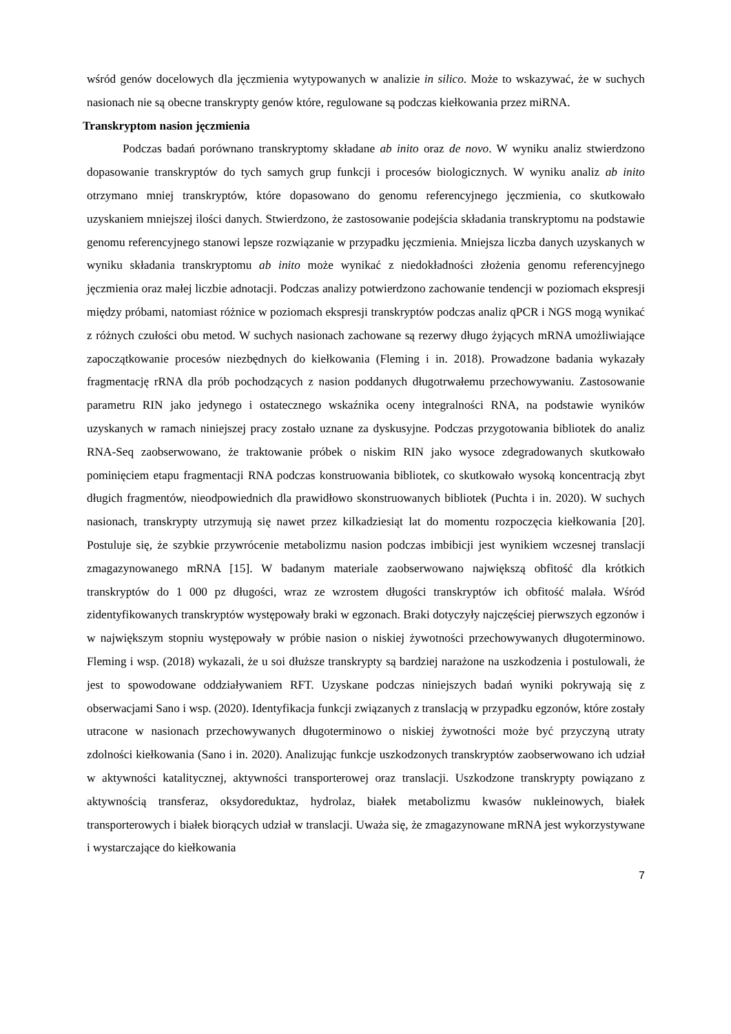wśród genów docelowych dla jęczmienia wytypowanych w analizie in silico. Może to wskazywać, że w suchych nasionach nie są obecne transkrypty genów które, regulowane są podczas kiełkowania przez miRNA.
Transkryptom nasion jęczmienia
Podczas badań porównano transkryptomy składane ab inito oraz de novo. W wyniku analiz stwierdzono dopasowanie transkryptów do tych samych grup funkcji i procesów biologicznych. W wyniku analiz ab inito otrzymano mniej transkryptów, które dopasowano do genomu referencyjnego jęczmienia, co skutkowało uzyskaniem mniejszej ilości danych. Stwierdzono, że zastosowanie podejścia składania transkryptomu na podstawie genomu referencyjnego stanowi lepsze rozwiązanie w przypadku jęczmienia. Mniejsza liczba danych uzyskanych w wyniku składania transkryptomu ab inito może wynikać z niedokładności złożenia genomu referencyjnego jęczmienia oraz małej liczbie adnotacji. Podczas analizy potwierdzono zachowanie tendencji w poziomach ekspresji między próbami, natomiast różnice w poziomach ekspresji transkryptów podczas analiz qPCR i NGS mogą wynikać z różnych czułości obu metod. W suchych nasionach zachowane są rezerwy długo żyjących mRNA umożliwiające zapoczątkowanie procesów niezbędnych do kiełkowania (Fleming i in. 2018). Prowadzone badania wykazały fragmentację rRNA dla prób pochodzących z nasion poddanych długotrwałemu przechowywaniu. Zastosowanie parametru RIN jako jedynego i ostatecznego wskaźnika oceny integralności RNA, na podstawie wyników uzyskanych w ramach niniejszej pracy zostało uznane za dyskusyjne. Podczas przygotowania bibliotek do analiz RNA-Seq zaobserwowano, że traktowanie próbek o niskim RIN jako wysoce zdegradowanych skutkowało pominięciem etapu fragmentacji RNA podczas konstruowania bibliotek, co skutkowało wysoką koncentracją zbyt długich fragmentów, nieodpowiednich dla prawidłowo skonstruowanych bibliotek (Puchta i in. 2020). W suchych nasionach, transkrypty utrzymują się nawet przez kilkadziesiąt lat do momentu rozpoczęcia kiełkowania [20]. Postuluje się, że szybkie przywrócenie metabolizmu nasion podczas imbibicji jest wynikiem wczesnej translacji zmagazynowanego mRNA [15]. W badanym materiale zaobserwowano największą obfitość dla krótkich transkryptów do 1 000 pz długości, wraz ze wzrostem długości transkryptów ich obfitość malała. Wśród zidentyfikowanych transkryptów występowały braki w egzonach. Braki dotyczyły najczęściej pierwszych egzonów i w największym stopniu występowały w próbie nasion o niskiej żywotności przechowywanych długoterminowo. Fleming i wsp. (2018) wykazali, że u soi dłuższe transkrypty są bardziej narażone na uszkodzenia i postulowali, że jest to spowodowane oddziaływaniem RFT. Uzyskane podczas niniejszych badań wyniki pokrywają się z obserwacjami Sano i wsp. (2020). Identyfikacja funkcji związanych z translacją w przypadku egzonów, które zostały utracone w nasionach przechowywanych długoterminowo o niskiej żywotności może być przyczyną utraty zdolności kiełkowania (Sano i in. 2020). Analizując funkcje uszkodzonych transkryptów zaobserwowano ich udział w aktywności katalitycznej, aktywności transporterowej oraz translacji. Uszkodzone transkrypty powiązano z aktywnością transferaz, oksydoreduktaz, hydrolaz, białek metabolizmu kwasów nukleinowych, białek transporterowych i białek biorących udział w translacji. Uważa się, że zmagazynowane mRNA jest wykorzystywane i wystarczające do kiełkowania
7